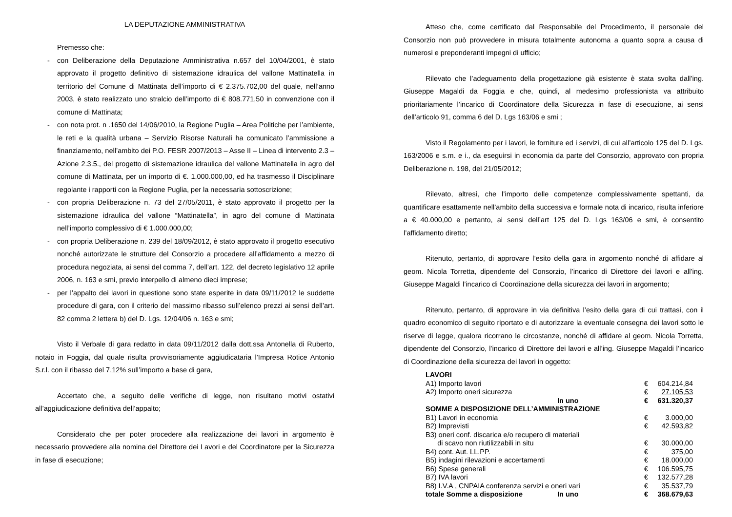LA DEPUTAZIONE AMMINISTRATIVA
Premesso che:
- con Deliberazione della Deputazione Amministrativa n.657 del 10/04/2001, è stato approvato il progetto definitivo di sistemazione idraulica del vallone Mattinatella in territorio del Comune di Mattinata dell’importo di € 2.375.702,00 del quale, nell’anno 2003, è stato realizzato uno stralcio dell’importo di € 808.771,50 in convenzione con il comune di Mattinata;
- con nota prot. n .1650 del 14/06/2010, la Regione Puglia – Area Politiche per l’ambiente, le reti e la qualità urbana – Servizio Risorse Naturali ha comunicato l’ammissione a finanziamento, nell’ambito dei P.O. FESR 2007/2013 – Asse II – Linea di intervento 2.3 – Azione 2.3.5., del progetto di sistemazione idraulica del vallone Mattinatella in agro del comune di Mattinata, per un importo di €. 1.000.000,00, ed ha trasmesso il Disciplinare regolante i rapporti con la Regione Puglia, per la necessaria sottoscrizione;
- con propria Deliberazione n. 73 del 27/05/2011, è stato approvato il progetto per la sistemazione idraulica del vallone “Mattinatella”, in agro del comune di Mattinata nell’importo complessivo di € 1.000.000,00;
- con propria Deliberazione n. 239 del 18/09/2012, è stato approvato il progetto esecutivo nonché autorizzate le strutture del Consorzio a procedere all’affidamento a mezzo di procedura negoziata, ai sensi del comma 7, dell’art. 122, del decreto legislativo 12 aprile 2006, n. 163 e smi, previo interpello di almeno dieci imprese;
- per l’appalto dei lavori in questione sono state esperite in data 09/11/2012 le suddette procedure di gara, con il criterio del massimo ribasso sull’elenco prezzi ai sensi dell’art. 82 comma 2 lettera b) del D. Lgs. 12/04/06 n. 163 e smi;
Visto il Verbale di gara redatto in data 09/11/2012 dalla dott.ssa Antonella di Ruberto, notaio in Foggia, dal quale risulta provvisoriamente aggiudicataria l’Impresa Rotice Antonio S.r.l. con il ribasso del 7,12% sull’importo a base di gara,
Accertato che, a seguito delle verifiche di legge, non risultano motivi ostativi all’aggiudicazione definitiva dell’appalto;
Considerato che per poter procedere alla realizzazione dei lavori in argomento è necessario provvedere alla nomina del Direttore dei Lavori e del Coordinatore per la Sicurezza in fase di esecuzione;
Atteso che, come certificato dal Responsabile del Procedimento, il personale del Consorzio non può provvedere in misura totalmente autonoma a quanto sopra a causa di numerosi e preponderanti impegni di ufficio;
Rilevato che l’adeguamento della progettazione già esistente è stata svolta dall’ing. Giuseppe Magaldi da Foggia e che, quindi, al medesimo professionista va attribuito prioritariamente l’incarico di Coordinatore della Sicurezza in fase di esecuzione, ai sensi dell’articolo 91, comma 6 del D. Lgs 163/06 e smi ;
Visto il Regolamento per i lavori, le forniture ed i servizi, di cui all’articolo 125 del D. Lgs. 163/2006 e s.m. e i., da eseguirsi in economia da parte del Consorzio, approvato con propria Deliberazione n. 198, del 21/05/2012;
Rilevato, altresì, che l’importo delle competenze complessivamente spettanti, da quantificare esattamente nell’ambito della successiva e formale nota di incarico, risulta inferiore a € 40.000,00 e pertanto, ai sensi dell’art 125 del D. Lgs 163/06 e smi, è consentito l’affidamento diretto;
Ritenuto, pertanto, di approvare l’esito della gara in argomento nonché di affidare al geom. Nicola Torretta, dipendente del Consorzio, l’incarico di Direttore dei lavori e all’ing. Giuseppe Magaldi l’incarico di Coordinazione della sicurezza dei lavori in argomento;
Ritenuto, pertanto, di approvare in via definitiva l’esito della gara di cui trattasi, con il quadro economico di seguito riportato e di autorizzare la eventuale consegna dei lavori sotto le riserve di legge, qualora ricorrano le circostanze, nonché di affidare al geom. Nicola Torretta, dipendente del Consorzio, l’incarico di Direttore dei lavori e all’ing. Giuseppe Magaldi l’incarico di Coordinazione della sicurezza dei lavori in oggetto:
| LAVORI | | | |
| A1) Importo lavori | | € | 604.214,84 |
| A2) Importo oneri sicurezza | | € | 27.105,53 |
| | In uno | € | 631.320,37 |
| SOMME A DISPOSIZIONE DELL’AMMINISTRAZIONE | | | |
| B1) Lavori in economia | | € | 3.000,00 |
| B2) Imprevisti | | € | 42.593,82 |
| B3) oneri conf. discarica e/o recupero di materiali di scavo non riutilizzabili in situ | | € | 30.000,00 |
| B4) cont. Aut. LL.PP. | | € | 375,00 |
| B5) indagini rilevazioni e accertamenti | | € | 18.000,00 |
| B6) Spese generali | | € | 106.595,75 |
| B7) IVA lavori | | € | 132.577,28 |
| B8) I.V.A , CNPAIA conferenza servizi e oneri vari | | € | 35.537,79 |
| totale Somme a disposizione | In uno | € | 368.679,63 |